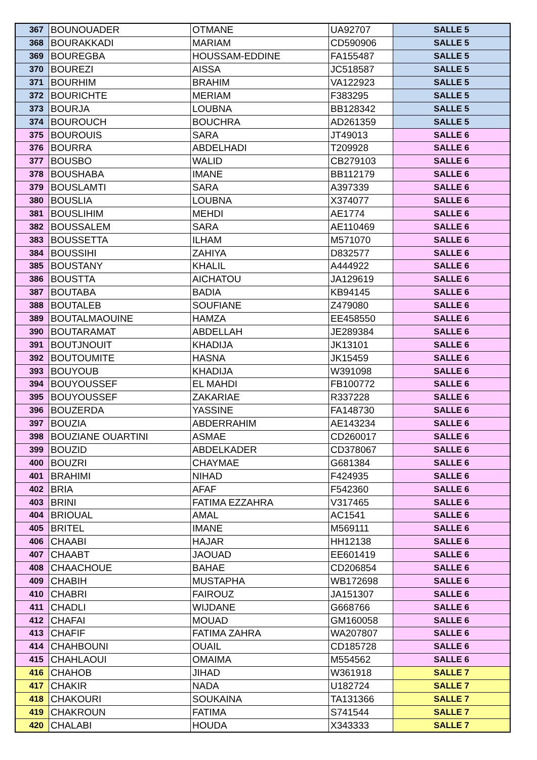| 367 | BOUNOUADER | OTMANE | UA92707 | SALLE 5 |
| 368 | BOURAKKADI | MARIAM | CD590906 | SALLE 5 |
| 369 | BOUREGBA | HOUSSAM-EDDINE | FA155487 | SALLE 5 |
| 370 | BOUREZI | AISSA | JC518587 | SALLE 5 |
| 371 | BOURHIM | BRAHIM | VA122923 | SALLE 5 |
| 372 | BOURICHTE | MERIAM | F383295 | SALLE 5 |
| 373 | BOURJA | LOUBNA | BB128342 | SALLE 5 |
| 374 | BOUROUCH | BOUCHRA | AD261359 | SALLE 5 |
| 375 | BOUROUIS | SARA | JT49013 | SALLE 6 |
| 376 | BOURRA | ABDELHADI | T209928 | SALLE 6 |
| 377 | BOUSBO | WALID | CB279103 | SALLE 6 |
| 378 | BOUSHABA | IMANE | BB112179 | SALLE 6 |
| 379 | BOUSLAMTI | SARA | A397339 | SALLE 6 |
| 380 | BOUSLIA | LOUBNA | X374077 | SALLE 6 |
| 381 | BOUSLIHIM | MEHDI | AE1774 | SALLE 6 |
| 382 | BOUSSALEM | SARA | AE110469 | SALLE 6 |
| 383 | BOUSSETTA | ILHAM | M571070 | SALLE 6 |
| 384 | BOUSSIHI | ZAHIYA | D832577 | SALLE 6 |
| 385 | BOUSTANY | KHALIL | A444922 | SALLE 6 |
| 386 | BOUSTTA | AICHATOU | JA129619 | SALLE 6 |
| 387 | BOUTABA | BADIA | KB94145 | SALLE 6 |
| 388 | BOUTALEB | SOUFIANE | Z479080 | SALLE 6 |
| 389 | BOUTALMAOUINE | HAMZA | EE458550 | SALLE 6 |
| 390 | BOUTARAMAT | ABDELLAH | JE289384 | SALLE 6 |
| 391 | BOUTJNOUIT | KHADIJA | JK13101 | SALLE 6 |
| 392 | BOUTOUMITE | HASNA | JK15459 | SALLE 6 |
| 393 | BOUYOUB | KHADIJA | W391098 | SALLE 6 |
| 394 | BOUYOUSSEF | EL MAHDI | FB100772 | SALLE 6 |
| 395 | BOUYOUSSEF | ZAKARIAE | R337228 | SALLE 6 |
| 396 | BOUZERDA | YASSINE | FA148730 | SALLE 6 |
| 397 | BOUZIA | ABDERRAHIM | AE143234 | SALLE 6 |
| 398 | BOUZIANE OUARTINI | ASMAE | CD260017 | SALLE 6 |
| 399 | BOUZID | ABDELKADER | CD378067 | SALLE 6 |
| 400 | BOUZRI | CHAYMAE | G681384 | SALLE 6 |
| 401 | BRAHIMI | NIHAD | F424935 | SALLE 6 |
| 402 | BRIA | AFAF | F542360 | SALLE 6 |
| 403 | BRINI | FATIMA EZZAHRA | V317465 | SALLE 6 |
| 404 | BRIOUAL | AMAL | AC1541 | SALLE 6 |
| 405 | BRITEL | IMANE | M569111 | SALLE 6 |
| 406 | CHAABI | HAJAR | HH12138 | SALLE 6 |
| 407 | CHAABT | JAOUAD | EE601419 | SALLE 6 |
| 408 | CHAACHOUE | BAHAE | CD206854 | SALLE 6 |
| 409 | CHABIH | MUSTAPHA | WB172698 | SALLE 6 |
| 410 | CHABRI | FAIROUZ | JA151307 | SALLE 6 |
| 411 | CHADLI | WIJDANE | G668766 | SALLE 6 |
| 412 | CHAFAI | MOUAD | GM160058 | SALLE 6 |
| 413 | CHAFIF | FATIMA ZAHRA | WA207807 | SALLE 6 |
| 414 | CHAHBOUNI | OUAIL | CD185728 | SALLE 6 |
| 415 | CHAHLAOUI | OMAIMA | M554562 | SALLE 6 |
| 416 | CHAHOB | JIHAD | W361918 | SALLE 7 |
| 417 | CHAKIR | NADA | U182724 | SALLE 7 |
| 418 | CHAKOURI | SOUKAINA | TA131366 | SALLE 7 |
| 419 | CHAKROUN | FATIMA | S741544 | SALLE 7 |
| 420 | CHALABI | HOUDA | X343333 | SALLE 7 |